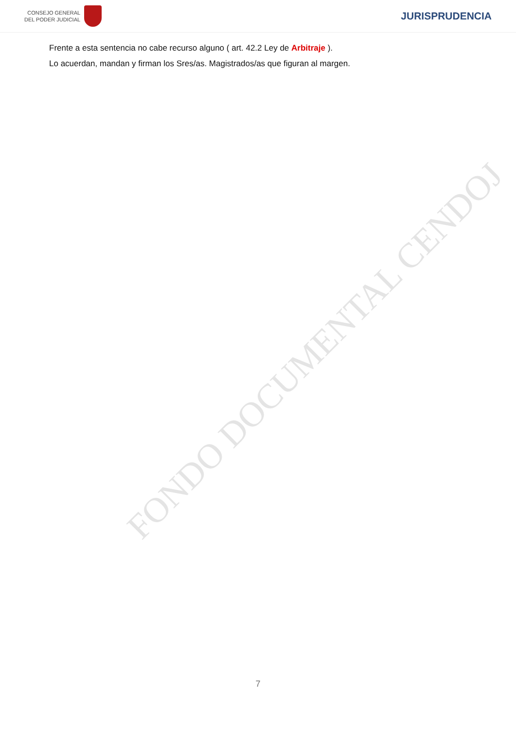CONSEJO GENERAL
DEL PODER JUDICIAL
JURISPRUDENCIA
Frente a esta sentencia no cabe recurso alguno ( art. 42.2 Ley de Arbitraje ).
Lo acuerdan, mandan y firman los Sres/as. Magistrados/as que figuran al margen.
FONDO DOCUMENTAL CENDOJ
7